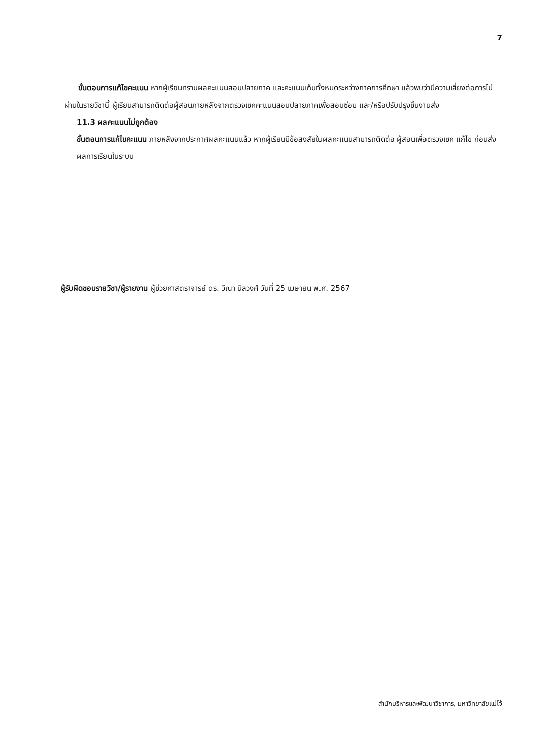7
ขั้นตอนการแก้ไขคะแนน หากผู้เรียนทราบผลคะแนนสอบปลายภาค และคะแนนเก็บทั้งหมดระหว่างภาคการศึกษา แล้วพบว่ามีความเสี่ยงต่อการไม่ผ่านในรายวิชานี้ ผู้เรียนสามารถติดต่อผู้สอนภายหลังจากตรวจเชคคะแนนสอบปลายภาคเพื่อสอบซ่อม และ/หรือปรับปรุงชิ้นงานส่ง
11.3 ผลคะแนนไม่ถูกต้อง
ขั้นตอนการแก้ไขคะแนน ภายหลังจากประกาศผลคะแนนแล้ว หากผู้เรียนมีข้อสงสัยในผลคะแนนสามารถติดต่อ ผู้สอนเพื่อตรวจเชค แก้ไข ก่อนส่งผลการเรียนในระบบ
ผู้รับผิดชอบรายวิชา/ผู้รายงาน ผู้ช่วยศาสตราจารย์ ดร. วีณา นิลวงศ์ วันที่ 25 เมษายน พ.ศ. 2567
สำนักบริหารและพัฒนาวิชาการ, มหาวิทยาลัยแม่โจ้